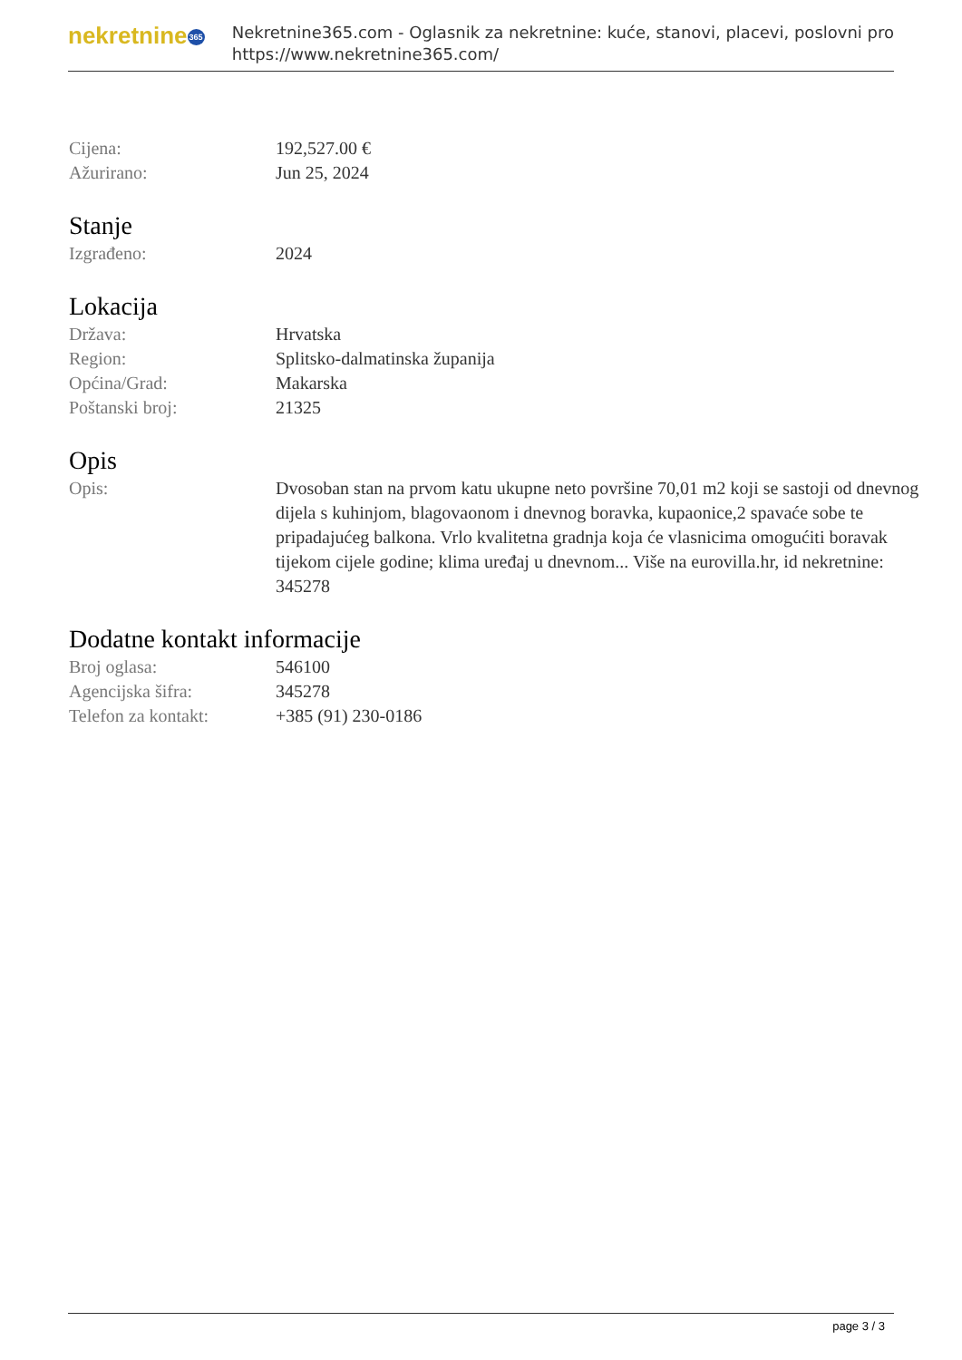nekretnine365
Nekretnine365.com - Oglasnik za nekretnine: kuće, stanovi, placevi, poslovni pro
https://www.nekretnine365.com/
Cijena: 192,527.00 €
Ažurirano: Jun 25, 2024
Stanje
Izgrađeno: 2024
Lokacija
Država: Hrvatska
Region: Splitsko-dalmatinska županija
Općina/Grad: Makarska
Poštanski broj: 21325
Opis
Opis: Dvosoban stan na prvom katu ukupne neto površine 70,01 m2 koji se sastoji od dnevnog dijela s kuhinjom, blagovaonom i dnevnog boravka, kupaonice,2 spavaće sobe te pripadajućeg balkona. Vrlo kvalitetna gradnja koja će vlasnicima omogućiti boravak tijekom cijele godine; klima uređaj u dnevnom... Više na eurovilla.hr, id nekretnine: 345278
Dodatne kontakt informacije
Broj oglasa: 546100
Agencijska šifra: 345278
Telefon za kontakt: +385 (91) 230-0186
page 3 / 3